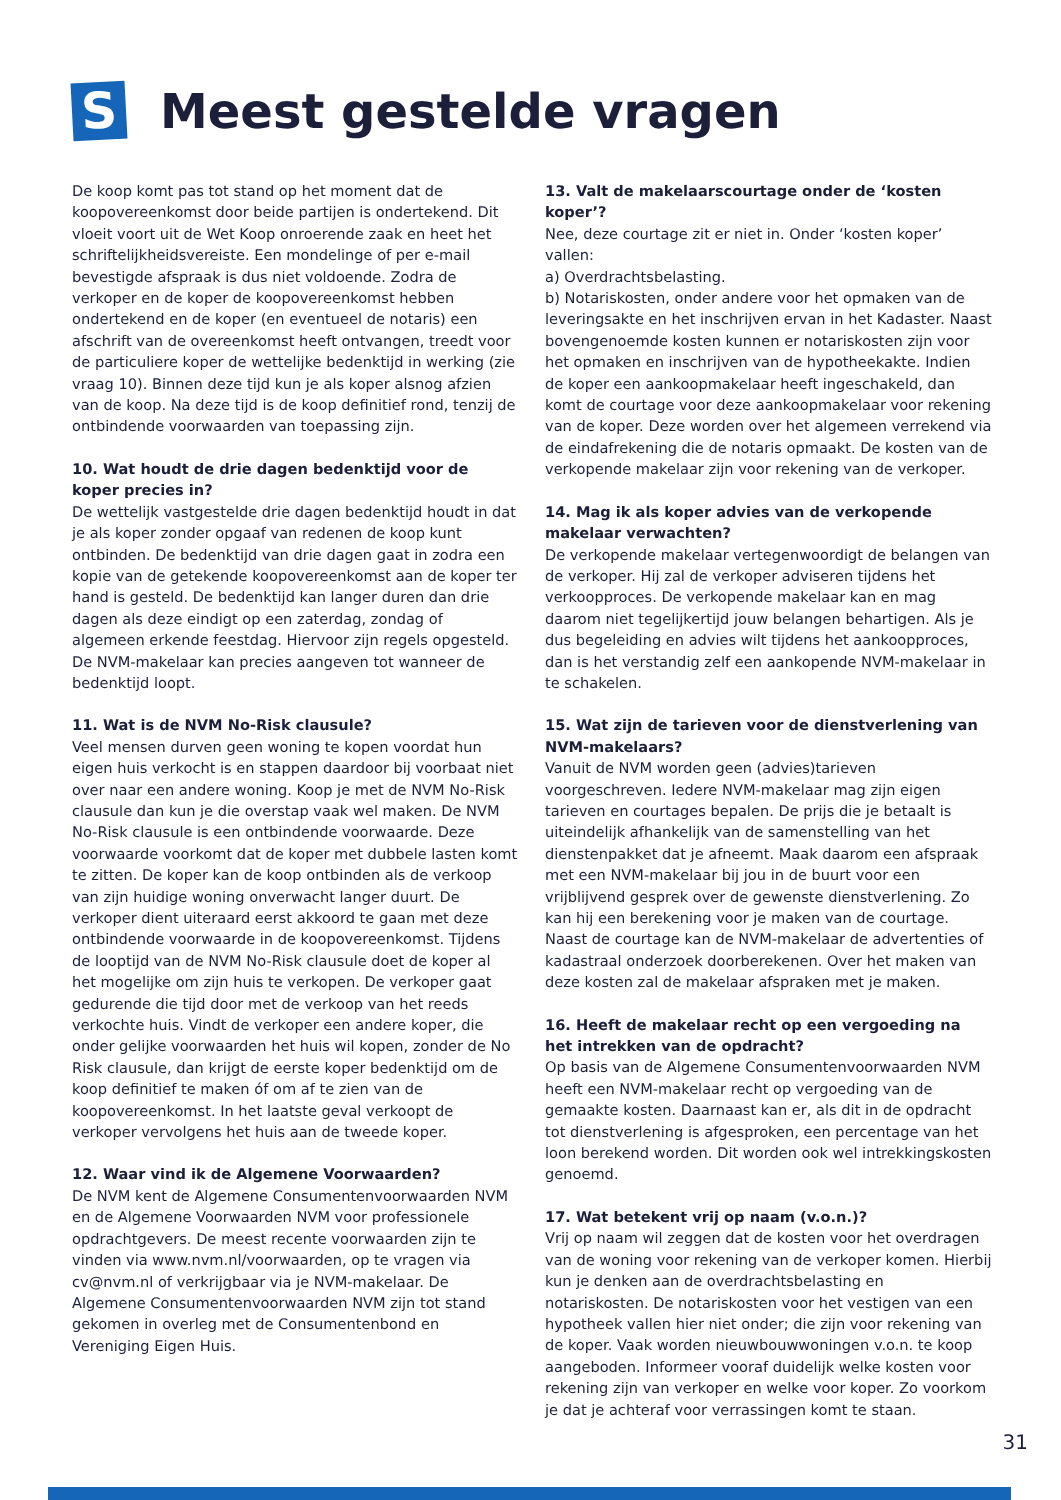S
Meest gestelde vragen
De koop komt pas tot stand op het moment dat de koopovereenkomst door beide partijen is ondertekend. Dit vloeit voort uit de Wet Koop onroerende zaak en heet het schriftelijkheidsvereiste. Een mondelinge of per e-mail bevestigde afspraak is dus niet voldoende. Zodra de verkoper en de koper de koopovereenkomst hebben ondertekend en de koper (en eventueel de notaris) een afschrift van de overeenkomst heeft ontvangen, treedt voor de particuliere koper de wettelijke bedenktijd in werking (zie vraag 10). Binnen deze tijd kun je als koper alsnog afzien van de koop. Na deze tijd is de koop definitief rond, tenzij de ontbindende voorwaarden van toepassing zijn.
10. Wat houdt de drie dagen bedenktijd voor de koper precies in?
De wettelijk vastgestelde drie dagen bedenktijd houdt in dat je als koper zonder opgaaf van redenen de koop kunt ontbinden. De bedenktijd van drie dagen gaat in zodra een kopie van de getekende koopovereenkomst aan de koper ter hand is gesteld. De bedenktijd kan langer duren dan drie dagen als deze eindigt op een zaterdag, zondag of algemeen erkende feestdag. Hiervoor zijn regels opgesteld. De NVM-makelaar kan precies aangeven tot wanneer de bedenktijd loopt.
11. Wat is de NVM No-Risk clausule?
Veel mensen durven geen woning te kopen voordat hun eigen huis verkocht is en stappen daardoor bij voorbaat niet over naar een andere woning. Koop je met de NVM No-Risk clausule dan kun je die overstap vaak wel maken. De NVM No-Risk clausule is een ontbindende voorwaarde. Deze voorwaarde voorkomt dat de koper met dubbele lasten komt te zitten. De koper kan de koop ontbinden als de verkoop van zijn huidige woning onverwacht langer duurt. De verkoper dient uiteraard eerst akkoord te gaan met deze ontbindende voorwaarde in de koopovereenkomst. Tijdens de looptijd van de NVM No-Risk clausule doet de koper al het mogelijke om zijn huis te verkopen. De verkoper gaat gedurende die tijd door met de verkoop van het reeds verkochte huis. Vindt de verkoper een andere koper, die onder gelijke voorwaarden het huis wil kopen, zonder de No Risk clausule, dan krijgt de eerste koper bedenktijd om de koop definitief te maken óf om af te zien van de koopovereenkomst. In het laatste geval verkoopt de verkoper vervolgens het huis aan de tweede koper.
12. Waar vind ik de Algemene Voorwaarden?
De NVM kent de Algemene Consumentenvoorwaarden NVM en de Algemene Voorwaarden NVM voor professionele opdrachtgevers. De meest recente voorwaarden zijn te vinden via www.nvm.nl/voorwaarden, op te vragen via cv@nvm.nl of verkrijgbaar via je NVM-makelaar. De Algemene Consumentenvoorwaarden NVM zijn tot stand gekomen in overleg met de Consumentenbond en Vereniging Eigen Huis.
13. Valt de makelaarscourtage onder de ‘kosten koper’?
Nee, deze courtage zit er niet in. Onder ‘kosten koper’ vallen:
a) Overdrachtsbelasting.
b) Notariskosten, onder andere voor het opmaken van de leveringsakte en het inschrijven ervan in het Kadaster. Naast bovengenoemde kosten kunnen er notariskosten zijn voor het opmaken en inschrijven van de hypotheekakte. Indien de koper een aankoopmakelaar heeft ingeschakeld, dan komt de courtage voor deze aankoopmakelaar voor rekening van de koper. Deze worden over het algemeen verrekend via de eindafrekening die de notaris opmaakt. De kosten van de verkopende makelaar zijn voor rekening van de verkoper.
14. Mag ik als koper advies van de verkopende makelaar verwachten?
De verkopende makelaar vertegenwoordigt de belangen van de verkoper. Hij zal de verkoper adviseren tijdens het verkoopproces. De verkopende makelaar kan en mag daarom niet tegelijkertijd jouw belangen behartigen. Als je dus begeleiding en advies wilt tijdens het aankoopproces, dan is het verstandig zelf een aankopende NVM-makelaar in te schakelen.
15. Wat zijn de tarieven voor de dienstverlening van NVM-makelaars?
Vanuit de NVM worden geen (advies)tarieven voorgeschreven. Iedere NVM-makelaar mag zijn eigen tarieven en courtages bepalen. De prijs die je betaalt is uiteindelijk afhankelijk van de samenstelling van het dienstenpakket dat je afneemt. Maak daarom een afspraak met een NVM-makelaar bij jou in de buurt voor een vrijblijvend gesprek over de gewenste dienstverlening. Zo kan hij een berekening voor je maken van de courtage. Naast de courtage kan de NVM-makelaar de advertenties of kadastraal onderzoek doorberekenen. Over het maken van deze kosten zal de makelaar afspraken met je maken.
16. Heeft de makelaar recht op een vergoeding na het intrekken van de opdracht?
Op basis van de Algemene Consumentenvoorwaarden NVM heeft een NVM-makelaar recht op vergoeding van de gemaakte kosten. Daarnaast kan er, als dit in de opdracht tot dienstverlening is afgesproken, een percentage van het loon berekend worden. Dit worden ook wel intrekkingskosten genoemd.
17. Wat betekent vrij op naam (v.o.n.)?
Vrij op naam wil zeggen dat de kosten voor het overdragen van de woning voor rekening van de verkoper komen. Hierbij kun je denken aan de overdrachtsbelasting en notariskosten. De notariskosten voor het vestigen van een hypotheek vallen hier niet onder; die zijn voor rekening van de koper. Vaak worden nieuwbouwwoningen v.o.n. te koop aangeboden. Informeer vooraf duidelijk welke kosten voor rekening zijn van verkoper en welke voor koper. Zo voorkom je dat je achteraf voor verrassingen komt te staan.
31